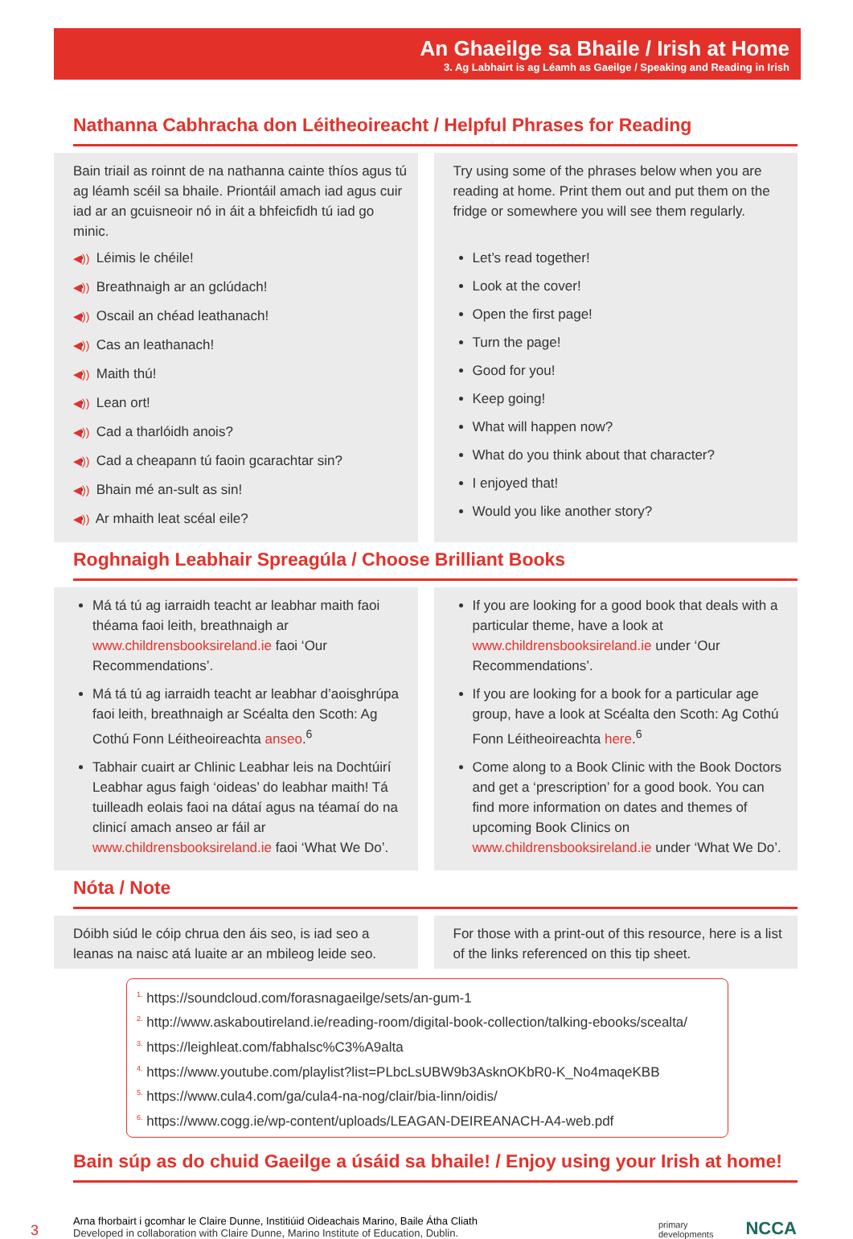An Ghaeilge sa Bhaile / Irish at Home
3. Ag Labhairt is ag Léamh as Gaeilge / Speaking and Reading in Irish
Nathanna Cabhracha don Léitheoireacht / Helpful Phrases for Reading
Bain triail as roinnt de na nathanna cainte thíos agus tú ag léamh scéil sa bhaile. Priontáil amach iad agus cuir iad ar an gcuisneoir nó in áit a bhfeicfidh tú iad go minic.
◀)) Léimis le chéile!
◀)) Breathnaigh ar an gclúdach!
◀)) Oscail an chéad leathanach!
◀)) Cas an leathanach!
◀)) Maith thú!
◀)) Lean ort!
◀)) Cad a tharlóidh anois?
◀)) Cad a cheapann tú faoin gcarachtar sin?
◀)) Bhain mé an-sult as sin!
◀)) Ar mhaith leat scéal eile?
Try using some of the phrases below when you are reading at home. Print them out and put them on the fridge or somewhere you will see them regularly.
Let’s read together!
Look at the cover!
Open the first page!
Turn the page!
Good for you!
Keep going!
What will happen now?
What do you think about that character?
I enjoyed that!
Would you like another story?
Roghnaigh Leabhair Spreagúla / Choose Brilliant Books
Má tá tú ag iarraidh teacht ar leabhar maith faoi théama faoi leith, breathnaigh ar www.childrensbooksireland.ie faoi ‘Our Recommendations’.
Má tá tú ag iarraidh teacht ar leabhar d’aoisghrúpa faoi leith, breathnaigh ar Scéalta den Scoth: Ag Cothú Fonn Léitheoireachta anseo.<sup>6</sup>
Tabhair cuairt ar Chlinic Leabhar leis na Dochtúirí Leabhar agus faigh ‘oideas’ do leabhar maith! Tá tuilleadh eolais faoi na dátaí agus na téamaí do na clinicí amach anseo ar fáil ar www.childrensbooksireland.ie faoi ‘What We Do’.
If you are looking for a good book that deals with a particular theme, have a look at www.childrensbooksireland.ie under ‘Our Recommendations’.
If you are looking for a book for a particular age group, have a look at Scéalta den Scoth: Ag Cothú Fonn Léitheoireachta here.<sup>6</sup>
Come along to a Book Clinic with the Book Doctors and get a ‘prescription’ for a good book. You can find more information on dates and themes of upcoming Book Clinics on www.childrensbooksireland.ie under ‘What We Do’.
Nóta / Note
Dóibh siúd le cóip chrua den áis seo, is iad seo a leanas na naisc atá luaite ar an mbileog leide seo.
For those with a print-out of this resource, here is a list of the links referenced on this tip sheet.
<sup>1.</sup> https://soundcloud.com/forasnagaeilge/sets/an-gum-1
<sup>2.</sup> http://www.askaboutireland.ie/reading-room/digital-book-collection/talking-ebooks/scealta/
<sup>3.</sup> https://leighleat.com/fabhalsc%C3%A9alta
<sup>4.</sup> https://www.youtube.com/playlist?list=PLbcLsUBW9b3AsknOKbR0-K_No4maqeKBB
<sup>5.</sup> https://www.cula4.com/ga/cula4-na-nog/clair/bia-linn/oidis/
<sup>6.</sup> https://www.cogg.ie/wp-content/uploads/LEAGAN-DEIREANACH-A4-web.pdf
Bain súp as do chuid Gaeilge a úsáid sa bhaile! / Enjoy using your Irish at home!
3
Arna fhorbairt i gcomhar le Claire Dunne, Institiúid Oideachais Marino, Baile Átha Cliath
Developed in collaboration with Claire Dunne, Marino Institute of Education, Dublin.
primary
developments
NCCA